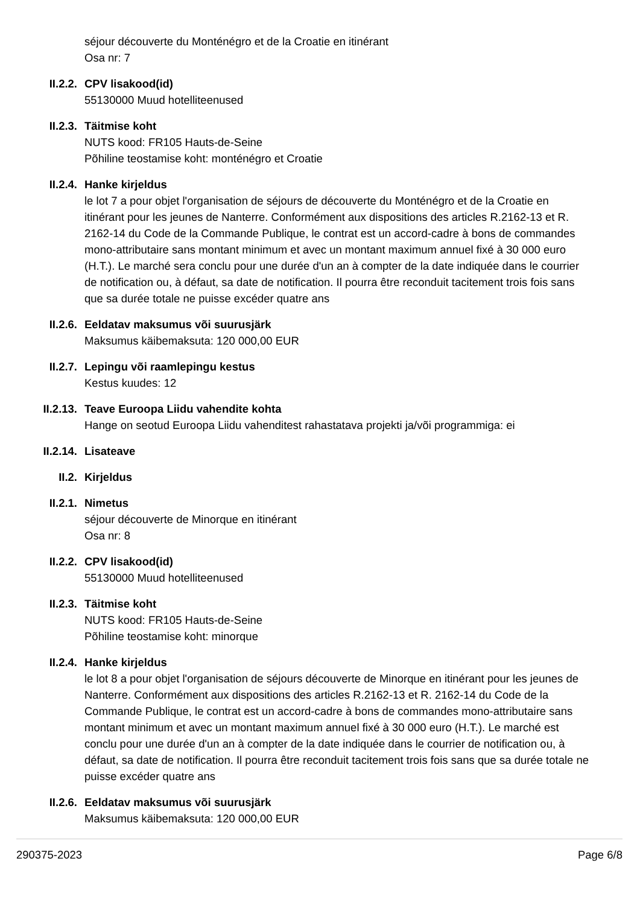séjour découverte du Monténégro et de la Croatie en itinérant
Osa nr: 7
II.2.2. CPV lisakood(id)
55130000 Muud hotelliteenused
II.2.3. Täitmise koht
NUTS kood: FR105 Hauts-de-Seine
Põhiline teostamise koht: monténégro et Croatie
II.2.4. Hanke kirjeldus
le lot 7 a pour objet l'organisation de séjours de découverte du Monténégro et de la Croatie en itinérant pour les jeunes de Nanterre. Conformément aux dispositions des articles R.2162-13 et R. 2162-14 du Code de la Commande Publique, le contrat est un accord-cadre à bons de commandes mono-attributaire sans montant minimum et avec un montant maximum annuel fixé à 30 000 euro (H.T.). Le marché sera conclu pour une durée d'un an à compter de la date indiquée dans le courrier de notification ou, à défaut, sa date de notification. Il pourra être reconduit tacitement trois fois sans que sa durée totale ne puisse excéder quatre ans
II.2.6. Eeldatav maksumus või suurusjärk
Maksumus käibemaksuta: 120 000,00 EUR
II.2.7. Lepingu või raamlepingu kestus
Kestus kuudes: 12
II.2.13. Teave Euroopa Liidu vahendite kohta
Hange on seotud Euroopa Liidu vahenditest rahastatava projekti ja/või programmiga: ei
II.2.14. Lisateave
II.2. Kirjeldus
II.2.1. Nimetus
séjour découverte de Minorque en itinérant
Osa nr: 8
II.2.2. CPV lisakood(id)
55130000 Muud hotelliteenused
II.2.3. Täitmise koht
NUTS kood: FR105 Hauts-de-Seine
Põhiline teostamise koht: minorque
II.2.4. Hanke kirjeldus
le lot 8 a pour objet l'organisation de séjours découverte de Minorque en itinérant pour les jeunes de Nanterre. Conformément aux dispositions des articles R.2162-13 et R. 2162-14 du Code de la Commande Publique, le contrat est un accord-cadre à bons de commandes mono-attributaire sans montant minimum et avec un montant maximum annuel fixé à 30 000 euro (H.T.). Le marché est conclu pour une durée d'un an à compter de la date indiquée dans le courrier de notification ou, à défaut, sa date de notification. Il pourra être reconduit tacitement trois fois sans que sa durée totale ne puisse excéder quatre ans
II.2.6. Eeldatav maksumus või suurusjärk
Maksumus käibemaksuta: 120 000,00 EUR
290375-2023 Page 6/8